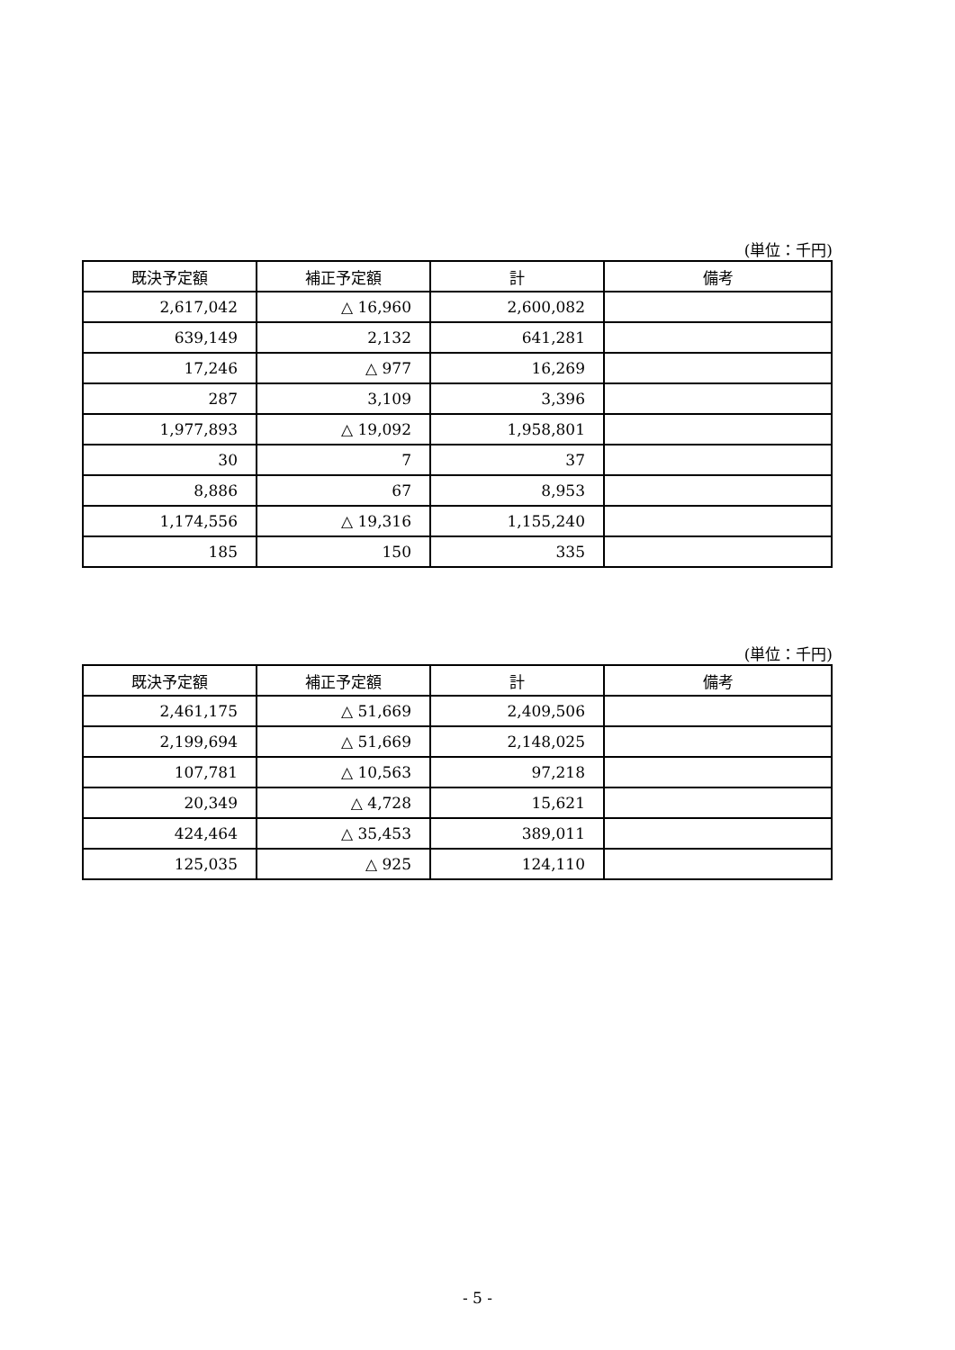(単位：千円)
| 既決予定額 | 補正予定額 | 計 | 備考 |
| --- | --- | --- | --- |
| 2,617,042 | △ 16,960 | 2,600,082 | |
| 639,149 | 2,132 | 641,281 | |
| 17,246 | △ 977 | 16,269 | |
| 287 | 3,109 | 3,396 | |
| 1,977,893 | △ 19,092 | 1,958,801 | |
| 30 | 7 | 37 | |
| 8,886 | 67 | 8,953 | |
| 1,174,556 | △ 19,316 | 1,155,240 | |
| 185 | 150 | 335 | |
(単位：千円)
| 既決予定額 | 補正予定額 | 計 | 備考 |
| --- | --- | --- | --- |
| 2,461,175 | △ 51,669 | 2,409,506 | |
| 2,199,694 | △ 51,669 | 2,148,025 | |
| 107,781 | △ 10,563 | 97,218 | |
| 20,349 | △ 4,728 | 15,621 | |
| 424,464 | △ 35,453 | 389,011 | |
| 125,035 | △ 925 | 124,110 | |
- 5 -